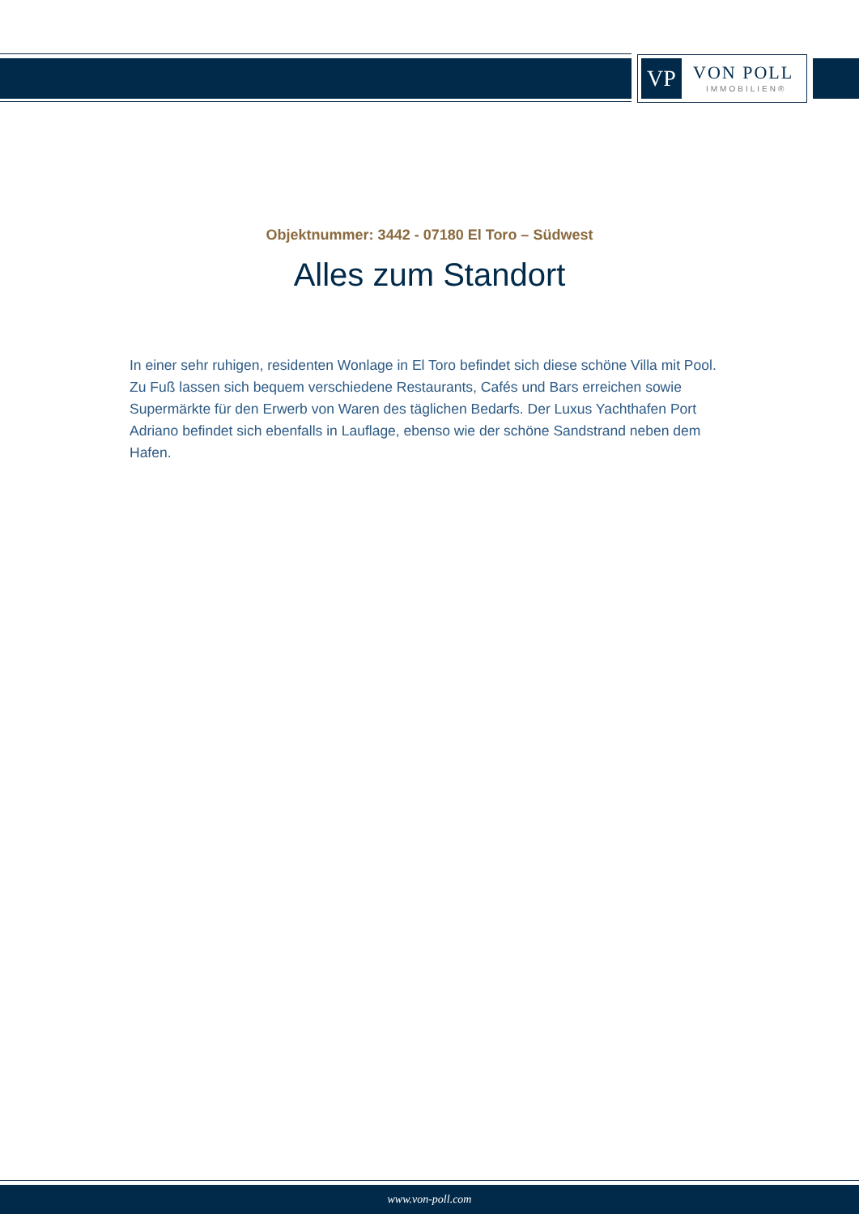VP
VON POLL
IMMOBILIEN®
Objektnummer: 3442 - 07180 El Toro – Südwest
Alles zum Standort
In einer sehr ruhigen, residenten Wonlage in El Toro befindet sich diese schöne Villa mit Pool. Zu Fuß lassen sich bequem verschiedene Restaurants, Cafés und Bars erreichen sowie Supermärkte für den Erwerb von Waren des täglichen Bedarfs. Der Luxus Yachthafen Port Adriano befindet sich ebenfalls in Lauflage, ebenso wie der schöne Sandstrand neben dem Hafen.
www.von-poll.com